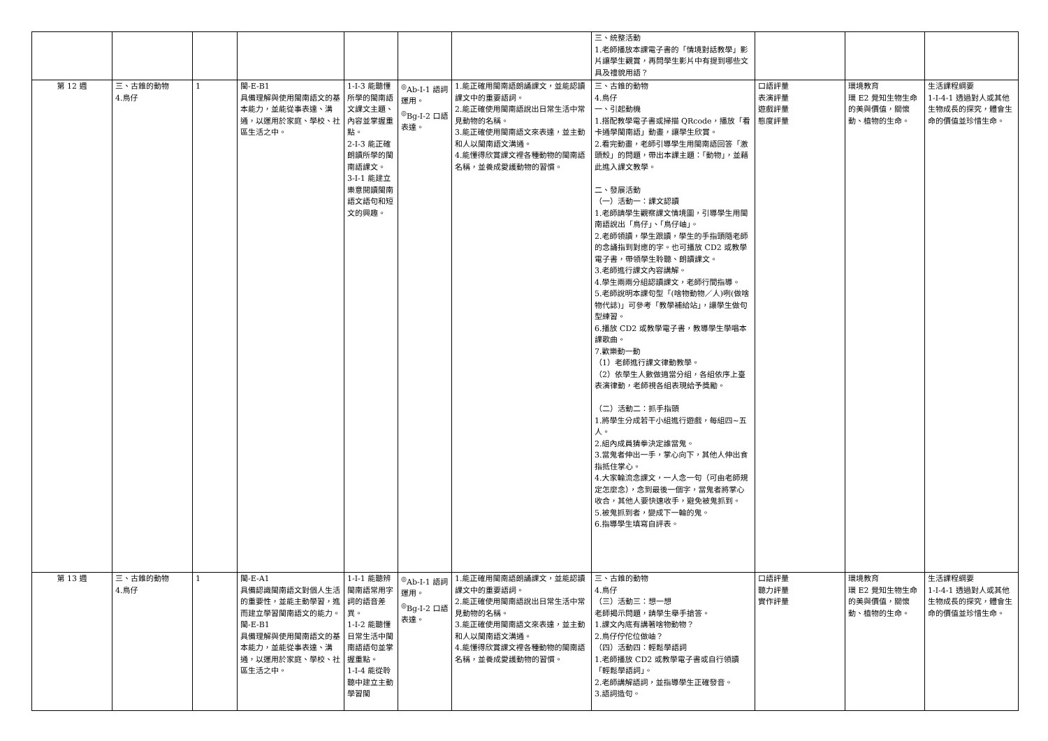| | | | | | | | 三、統整活動 1.老師播放本課電子書的「情境對話教學」影片讓學生觀賞，再問學生影片中有提到哪些文具及禮貌用語？ | | | |
| 第 12 週 | 三、古錐的動物 4.鳥仔 | 1 | 閩-E-B1 具備理解與使用閩南語文的基本能力，並能從事表達、溝通，以運用於家庭、學校、社區生活之中。 | 1-Ⅰ-3 能聽懂所學的閩南語文課文主題、內容並掌握重點。 2-Ⅰ-3 能正確朗讀所學的閩南語課文。 3-Ⅰ-1 能建立樂意閱讀閩南語文語句和短文的興趣。 | <sup>◎</sup>Ab-Ⅰ-1 語詞運用。 <sup>◎</sup>Bg-Ⅰ-2 口語表達。 | 1.能正確用閩南語朗誦課文，並能認讀課文中的重要語詞。 2.能正確使用閩南語說出日常生活中常見動物的名稱。 3.能正確使用閩南語文來表達，並主動和人以閩南語文溝通。 4.能懂得欣賞課文裡各種動物的閩南語名稱，並養成愛護動物的習慣。 | 三、古錐的動物 4.鳥仔 一、引起動機 1.搭配教學電子書或掃描 QRcode，播放「看卡通學閩南語」動畫，讓學生欣賞。 2.看完動畫，老師引導學生用閩南語回答「激頭殼」的問題，帶出本課主題：「動物」，並藉此進入課文教學。 二、發展活動 （一）活動一：課文認讀 1.老師請學生觀察課文情境圖，引導學生用閩南語說出「鳥仔」、「鳥仔岫」。 2.老師領讀，學生跟讀，學生的手指頭隨老師的念誦指到對應的字。也可播放 CD2 或教學電子書，帶領學生聆聽、朗讀課文。 3.老師進行課文內容講解。 4.學生兩兩分組認讀課文，老師行間指導。 5.老師說明本課句型「(啥物動物／人)咧(做啥物代誌)」可參考「教學補給站」，讓學生做句型練習。 6.播放 CD2 或教學電子書，教導學生學唱本課歌曲。 7.歡樂動一動 （1）老師進行課文律動教學。 （2）依學生人數做適當分組，各組依序上臺表演律動，老師視各組表現給予獎勵。 （二）活動二：抓手指頭 1.將學生分成若干小組進行遊戲，每組四~五人。 2.組內成員猜拳決定誰當鬼。 3.當鬼者伸出一手，掌心向下，其他人伸出食指抵住掌心。 4.大家輪流念課文，一人念一句（可由老師規定怎麼念），念到最後一個字，當鬼者將掌心收合，其他人要快速收手，避免被鬼抓到。 5.被鬼抓到者，變成下一輪的鬼。 6.指導學生填寫自評表。 | 口語評量 表演評量 遊戲評量 態度評量 | 環境教育 環 E2 覺知生物生命的美與價值，關懷動、植物的生命。 | 生活課程綱要 1-Ⅰ-4-1 透過對人或其他生物成長的探究，體會生命的價值並珍惜生命。 |
| 第 13 週 | 三、古錐的動物 4.鳥仔 | 1 | 閩-E-A1 具備認識閩南語文對個人生活的重要性，並能主動學習，進而建立學習閩南語文的能力。 閩-E-B1 具備理解與使用閩南語文的基本能力，並能從事表達、溝通，以運用於家庭、學校、社區生活之中。 | 1-Ⅰ-1 能聽辨閩南語常用字詞的語音差異。 1-Ⅰ-2 能聽懂日常生活中閩南語語句並掌握重點。 1-Ⅰ-4 能從聆聽中建立主動學習閩 | <sup>◎</sup>Ab-Ⅰ-1 語詞運用。 <sup>◎</sup>Bg-Ⅰ-2 口語表達。 | 1.能正確用閩南語朗誦課文，並能認讀課文中的重要語詞。 2.能正確使用閩南語說出日常生活中常見動物的名稱。 3.能正確使用閩南語文來表達，並主動和人以閩南語文溝通。 4.能懂得欣賞課文裡各種動物的閩南語名稱，並養成愛護動物的習慣。 | 三、古錐的動物 4.鳥仔 （三）活動三：想一想 老師揭示問題，請學生舉手搶答。 1.課文內底有講著啥物動物？ 2.鳥仔佇佗位做岫？ （四）活動四：輕鬆學語詞 1.老師播放 CD2 或教學電子書或自行領讀「輕鬆學語詞」。 2.老師講解語詞，並指導學生正確發音。 3.語詞造句。 | 口語評量 聽力評量 實作評量 | 環境教育 環 E2 覺知生物生命的美與價值，關懷動、植物的生命。 | 生活課程綱要 1-Ⅰ-4-1 透過對人或其他生物成長的探究，體會生命的價值並珍惜生命。 |